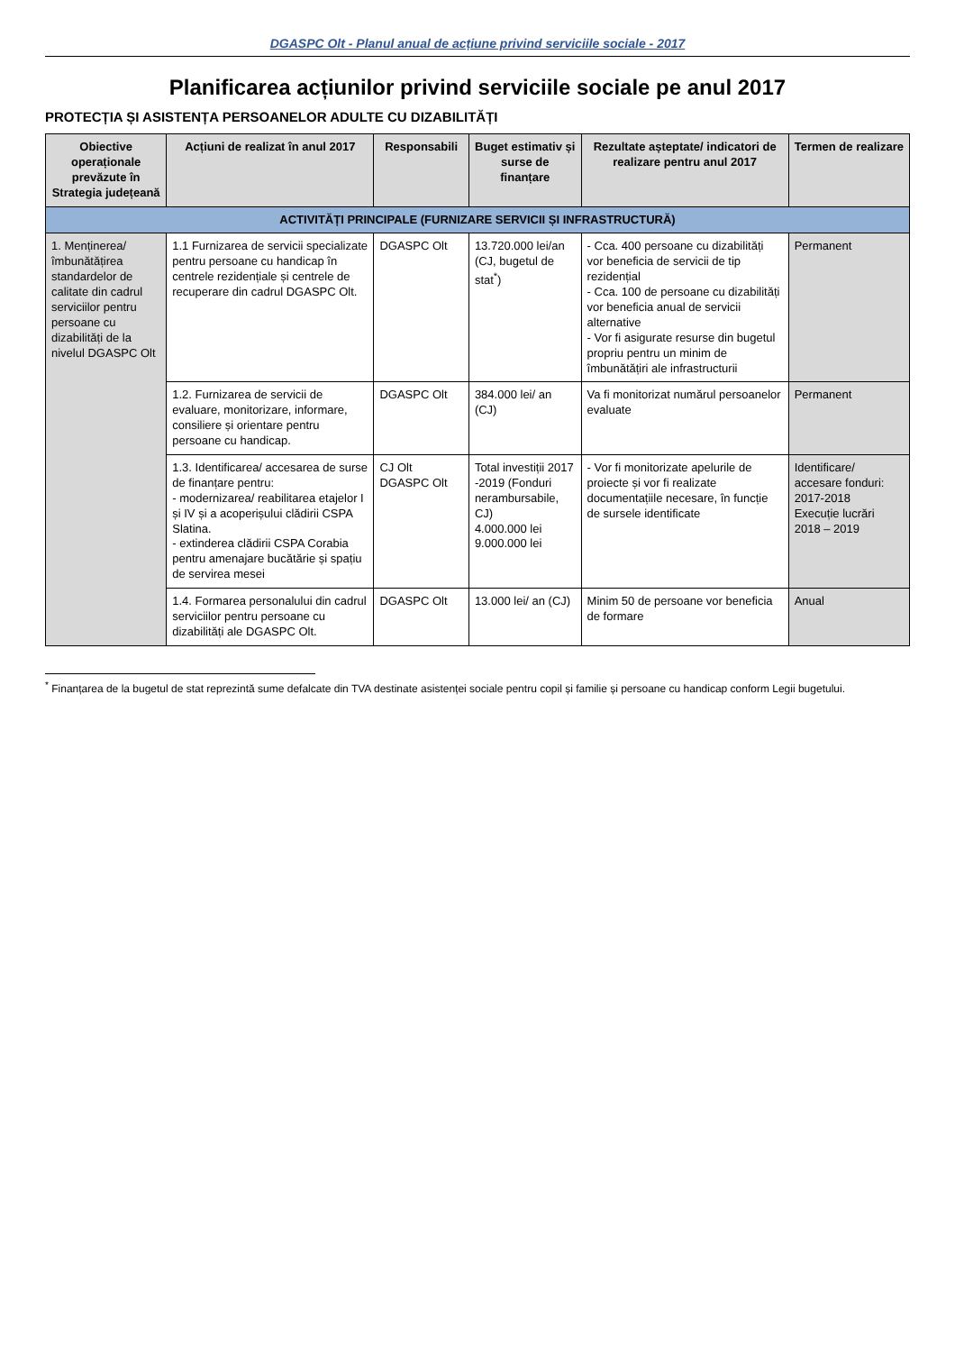DGASPC Olt - Planul anual de acțiune privind serviciile sociale - 2017
Planificarea acțiunilor privind serviciile sociale pe anul 2017
PROTECȚIA ȘI ASISTENȚA PERSOANELOR ADULTE CU DIZABILITĂȚI
| Obiective operaționale prevăzute în Strategia județeană | Acțiuni de realizat în anul 2017 | Responsabili | Buget estimativ și surse de finanțare | Rezultate așteptate/ indicatori de realizare pentru anul 2017 | Termen de realizare |
| --- | --- | --- | --- | --- | --- |
| ACTIVITĂȚI PRINCIPALE (FURNIZARE SERVICII ȘI INFRASTRUCTURĂ) | | | | | |
| 1. Menținerea/ îmbunătățirea standardelor de calitate din cadrul serviciilor pentru persoane cu dizabilități de la nivelul DGASPC Olt | 1.1 Furnizarea de servicii specializate pentru persoane cu handicap în centrele rezidențiale și centrele de recuperare din cadrul DGASPC Olt. | DGASPC Olt | 13.720.000 lei/an (CJ, bugetul de stat<sup>*</sup>) | - Cca. 400 persoane cu dizabilități vor beneficia de servicii de tip rezidențial - Cca. 100 de persoane cu dizabilități vor beneficia anual de servicii alternative - Vor fi asigurate resurse din bugetul propriu pentru un minim de îmbunătățiri ale infrastructurii | Permanent |
| | 1.2. Furnizarea de servicii de evaluare, monitorizare, informare, consiliere și orientare pentru persoane cu handicap. | DGASPC Olt | 384.000 lei/ an (CJ) | Va fi monitorizat numărul persoanelor evaluate | Permanent |
| | 1.3. Identificarea/ accesarea de surse de finanțare pentru: - modernizarea/ reabilitarea etajelor I și IV și a acoperișului clădirii CSPA Slatina. - extinderea clădirii CSPA Corabia pentru amenajare bucătărie și spațiu de servirea mesei | CJ Olt DGASPC Olt | Total investiții 2017 -2019 (Fonduri nerambursabile, CJ) 4.000.000 lei 9.000.000 lei | - Vor fi monitorizate apelurile de proiecte și vor fi realizate documentațiile necesare, în funcție de sursele identificate | Identificare/ accesare fonduri: 2017-2018 Execuție lucrări 2018 – 2019 |
| | 1.4. Formarea personalului din cadrul serviciilor pentru persoane cu dizabilități ale DGASPC Olt. | DGASPC Olt | 13.000 lei/ an (CJ) | Minim 50 de persoane vor beneficia de formare | Anual |
<sup>*</sup> Finanțarea de la bugetul de stat reprezintă sume defalcate din TVA destinate asistenței sociale pentru copil și familie și persoane cu handicap conform Legii bugetului.